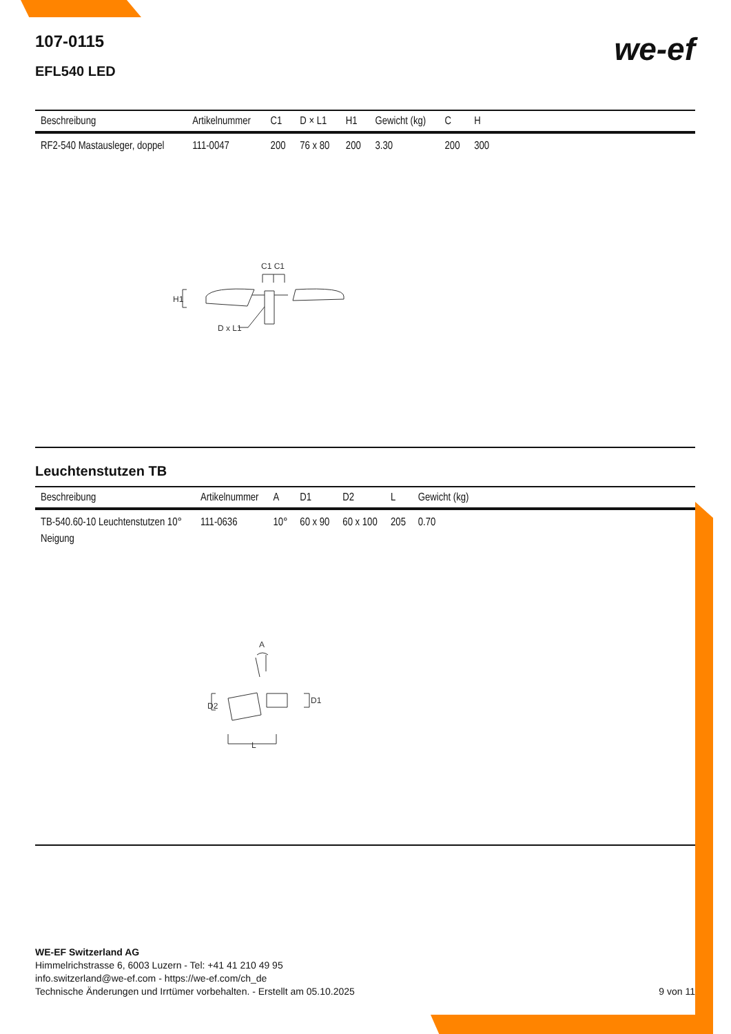107-0115
EFL540 LED
we-ef
| Beschreibung | Artikelnummer | C1 | D × L1 | H1 | Gewicht (kg) | C | H | |
| --- | --- | --- | --- | --- | --- | --- | --- | --- |
| RF2-540 Mastausleger, doppel | 111-0047 | 200 | 76 x 80 | 200 | 3.30 | 200 | 300 | |
C1 C1
H1
D x L1
Leuchtenstutzen TB
| Beschreibung | Artikelnummer | A | D1 | D2 | L | Gewicht (kg) | |
| --- | --- | --- | --- | --- | --- | --- | --- |
| TB-540.60-10 Leuchtenstutzen 10° Neigung | 111-0636 | 10° | 60 x 90 | 60 x 100 | 205 | 0.70 | |
A
D2
D1
L
WE-EF Switzerland AG
Himmelrichstrasse 6, 6003 Luzern - Tel: +41 41 210 49 95
info.switzerland@we-ef.com - https://we-ef.com/ch_de
Technische Änderungen und Irrtümer vorbehalten. - Erstellt am 05.10.2025 9 von 11